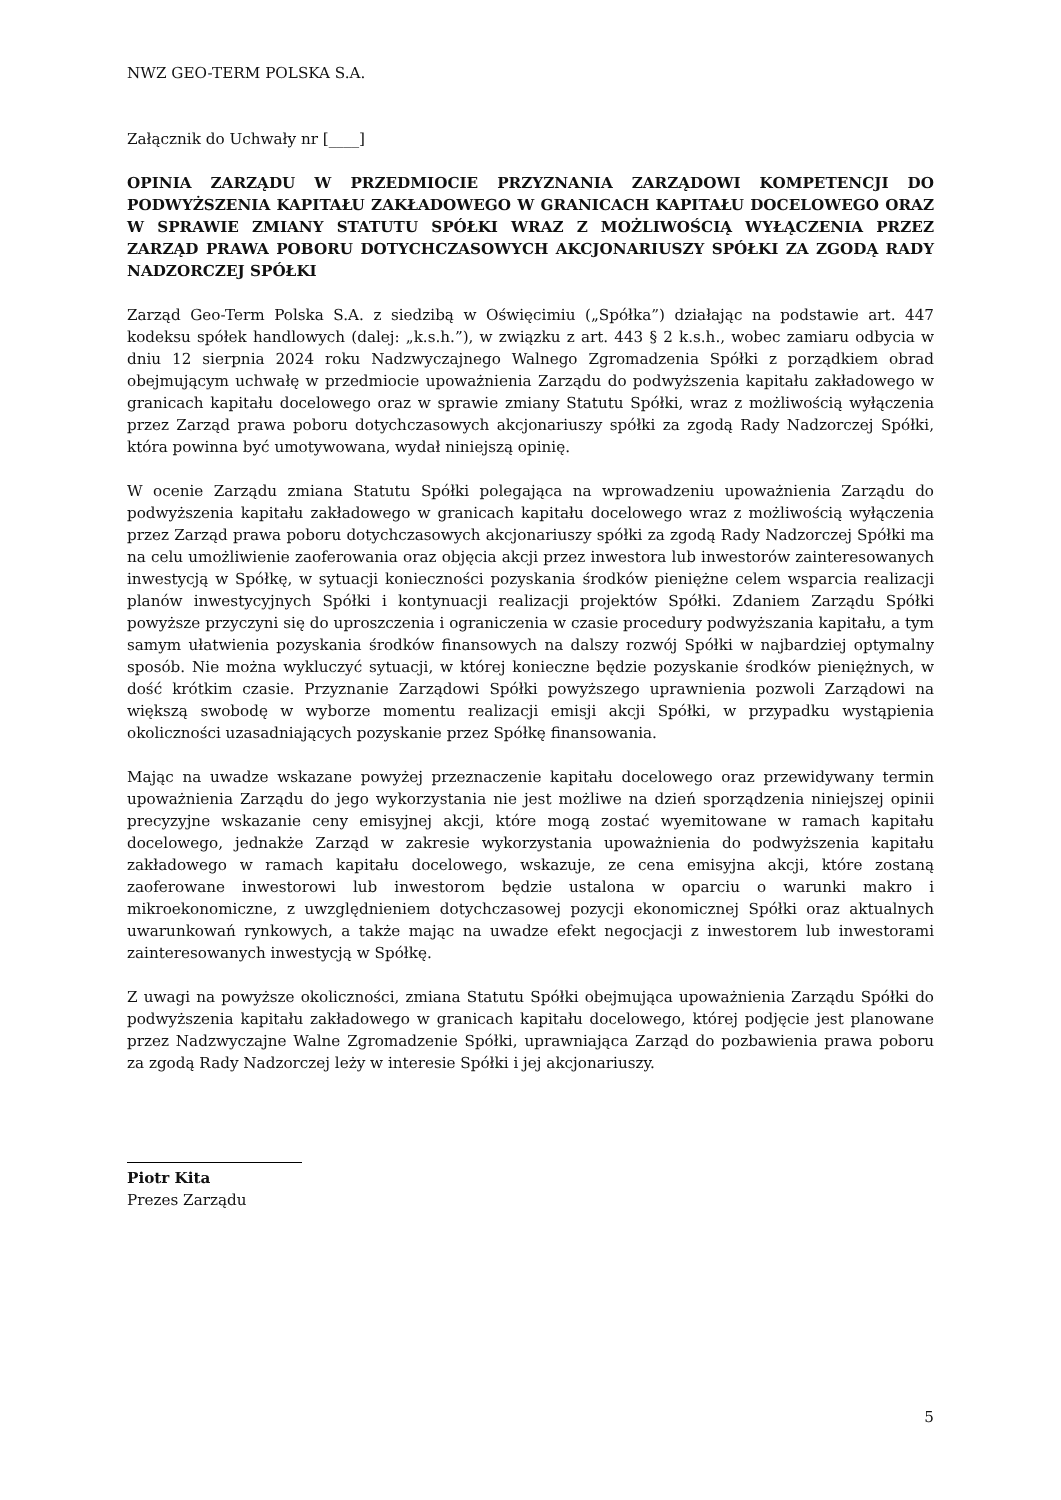NWZ GEO-TERM POLSKA S.A.
Załącznik do Uchwały nr [____]
OPINIA ZARZĄDU W PRZEDMIOCIE PRZYZNANIA ZARZĄDOWI KOMPETENCJI DO PODWYŻSZENIA KAPITAŁU ZAKŁADOWEGO W GRANICACH KAPITAŁU DOCELOWEGO ORAZ W SPRAWIE ZMIANY STATUTU SPÓŁKI WRAZ Z MOŻLIWOŚCIĄ WYŁĄCZENIA PRZEZ ZARZĄD PRAWA POBORU DOTYCHCZASOWYCH AKCJONARIUSZY SPÓŁKI ZA ZGODĄ RADY NADZORCZEJ SPÓŁKI
Zarząd Geo-Term Polska S.A. z siedzibą w Oświęcimiu („Spółka”) działając na podstawie art. 447 kodeksu spółek handlowych (dalej: „k.s.h.”), w związku z art. 443 § 2 k.s.h., wobec zamiaru odbycia w dniu 12 sierpnia 2024 roku Nadzwyczajnego Walnego Zgromadzenia Spółki z porządkiem obrad obejmującym uchwałę w przedmiocie upoważnienia Zarządu do podwyższenia kapitału zakładowego w granicach kapitału docelowego oraz w sprawie zmiany Statutu Spółki, wraz z możliwością wyłączenia przez Zarząd prawa poboru dotychczasowych akcjonariuszy spółki za zgodą Rady Nadzorczej Spółki, która powinna być umotywowana, wydał niniejszą opinię.
W ocenie Zarządu zmiana Statutu Spółki polegająca na wprowadzeniu upoważnienia Zarządu do podwyższenia kapitału zakładowego w granicach kapitału docelowego wraz z możliwością wyłączenia przez Zarząd prawa poboru dotychczasowych akcjonariuszy spółki za zgodą Rady Nadzorczej Spółki ma na celu umożliwienie zaoferowania oraz objęcia akcji przez inwestora lub inwestorów zainteresowanych inwestycją w Spółkę, w sytuacji konieczności pozyskania środków pieniężne celem wsparcia realizacji planów inwestycyjnych Spółki i kontynuacji realizacji projektów Spółki. Zdaniem Zarządu Spółki powyższe przyczyni się do uproszczenia i ograniczenia w czasie procedury podwyższania kapitału, a tym samym ułatwienia pozyskania środków finansowych na dalszy rozwój Spółki w najbardziej optymalny sposób. Nie można wykluczyć sytuacji, w której konieczne będzie pozyskanie środków pieniężnych, w dość krótkim czasie. Przyznanie Zarządowi Spółki powyższego uprawnienia pozwoli Zarządowi na większą swobodę w wyborze momentu realizacji emisji akcji Spółki, w przypadku wystąpienia okoliczności uzasadniających pozyskanie przez Spółkę finansowania.
Mając na uwadze wskazane powyżej przeznaczenie kapitału docelowego oraz przewidywany termin upoważnienia Zarządu do jego wykorzystania nie jest możliwe na dzień sporządzenia niniejszej opinii precyzyjne wskazanie ceny emisyjnej akcji, które mogą zostać wyemitowane w ramach kapitału docelowego, jednakże Zarząd w zakresie wykorzystania upoważnienia do podwyższenia kapitału zakładowego w ramach kapitału docelowego, wskazuje, ze cena emisyjna akcji, które zostaną zaoferowane inwestorowi lub inwestorom będzie ustalona w oparciu o warunki makro i mikroekonomiczne, z uwzględnieniem dotychczasowej pozycji ekonomicznej Spółki oraz aktualnych uwarunkowań rynkowych, a także mając na uwadze efekt negocjacji z inwestorem lub inwestorami zainteresowanych inwestycją w Spółkę.
Z uwagi na powyższe okoliczności, zmiana Statutu Spółki obejmująca upoważnienia Zarządu Spółki do podwyższenia kapitału zakładowego w granicach kapitału docelowego, której podjęcie jest planowane przez Nadzwyczajne Walne Zgromadzenie Spółki, uprawniająca Zarząd do pozbawienia prawa poboru za zgodą Rady Nadzorczej leży w interesie Spółki i jej akcjonariuszy.
Piotr Kita
Prezes Zarządu
5